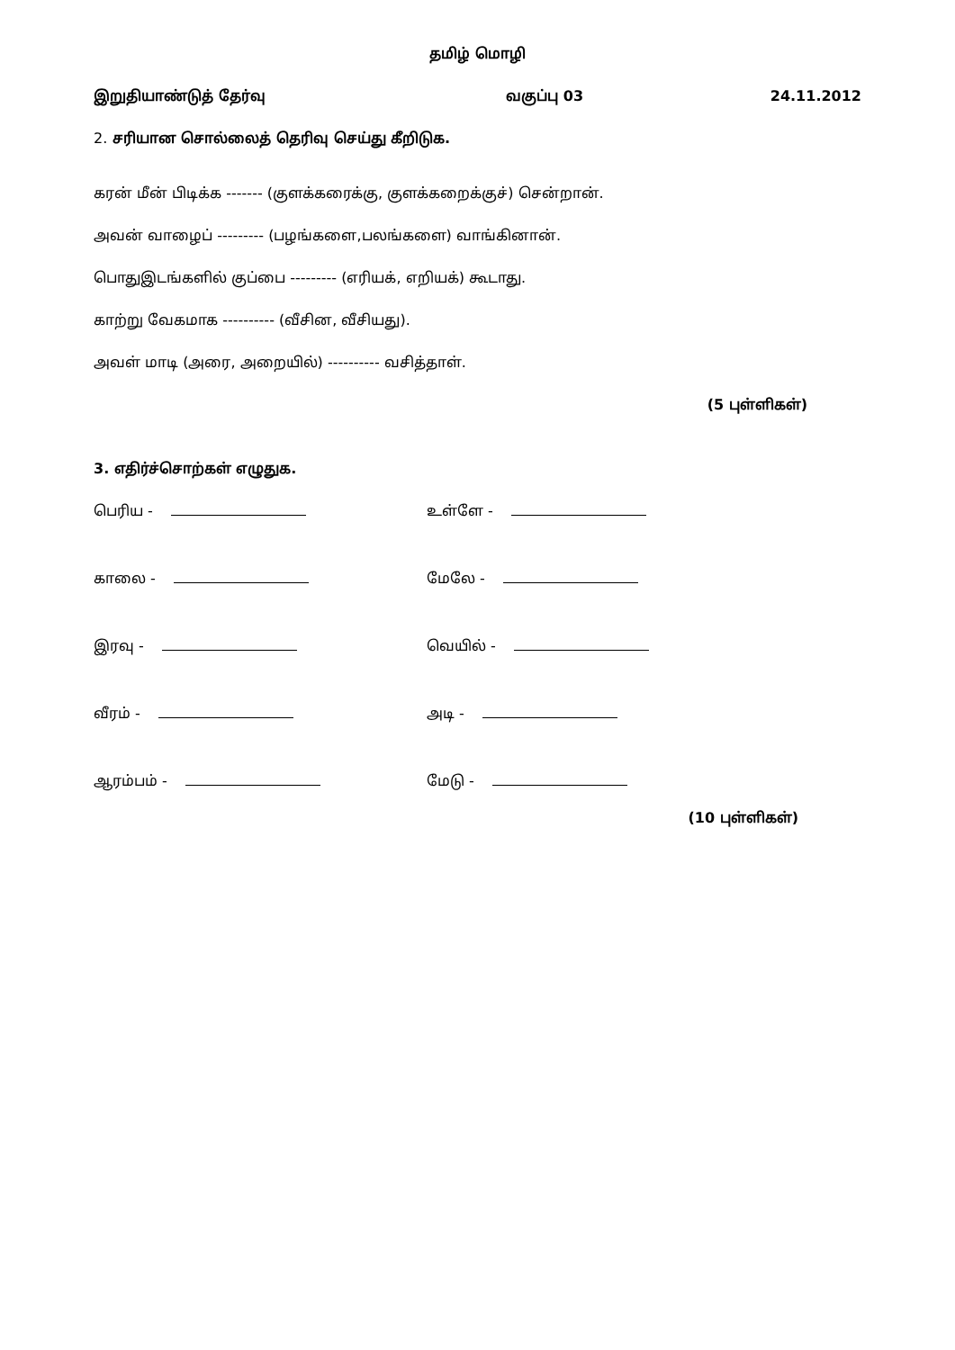தமிழ் மொழி
இறுதியாண்டுத் தேர்வு வகுப்பு 03 24.11.2012
2. சரியான சொல்லைத் தெரிவு செய்து கீறிடுக.
கரன் மீன் பிடிக்க ------- (குளக்கரைக்கு, குளக்கறைக்குச்) சென்றான்.
அவன் வாழைப் --------- (பழங்களை,பலங்களை) வாங்கினான்.
பொதுஇடங்களில் குப்பை --------- (எரியக், எறியக்) கூடாது.
காற்று வேகமாக ---------- (வீசின, வீசியது).
அவள் மாடி (அரை, அறையில்) ---------- வசித்தாள்.
(5 புள்ளிகள்)
3. எதிர்ச்சொற்கள் எழுதுக.
பெரிய - உள்ளே -
காலை - மேலே -
இரவு - வெயில் -
வீரம் - அடி -
ஆரம்பம் - மேடு -
(10 புள்ளிகள்)